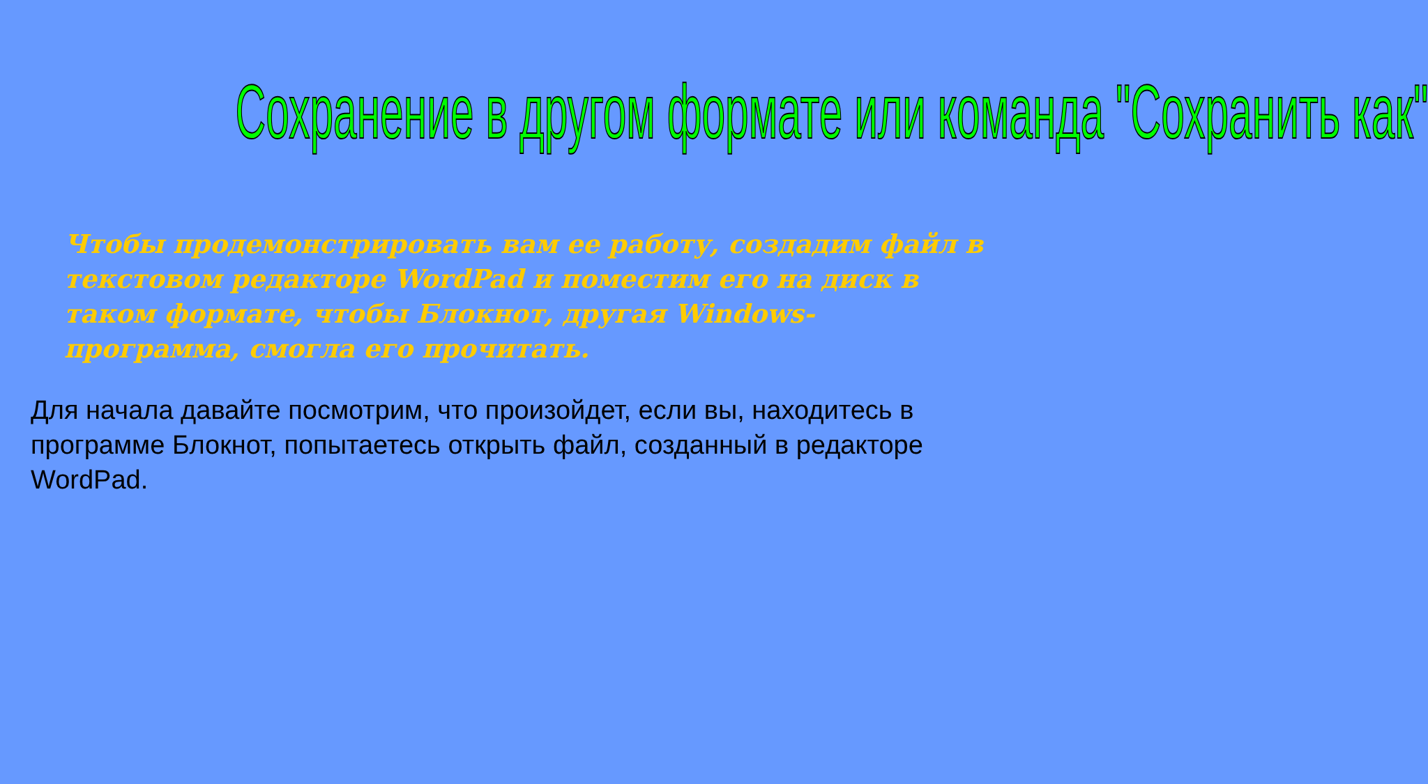Сохранение в другом формате или команда "Сохранить как"
Чтобы продемонстрировать вам ее работу, создадим файл в текстовом редакторе WordPad и поместим его на диск в таком формате, чтобы Блокнот, другая Windows-программа, смогла его прочитать.
Для начала давайте посмотрим, что произойдет, если вы, находитесь в программе Блокнот, попытаетесь открыть файл, созданный в редакторе WordPad.